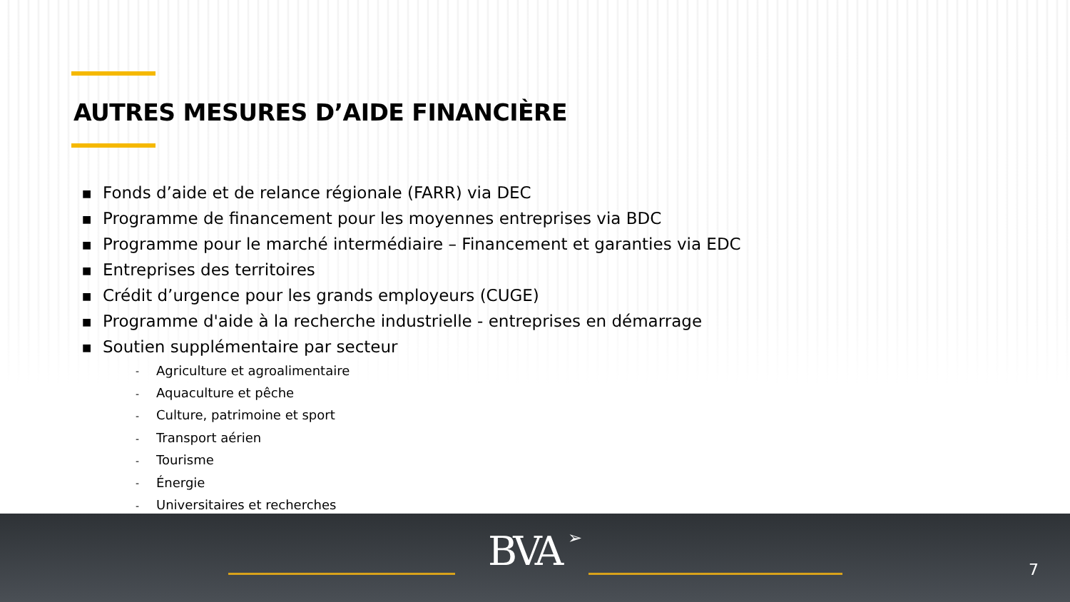AUTRES MESURES D’AIDE FINANCIÈRE
■ Fonds d’aide et de relance régionale (FARR) via DEC
■ Programme de financement pour les moyennes entreprises via BDC
■ Programme pour le marché intermédiaire – Financement et garanties via EDC
■ Entreprises des territoires
■ Crédit d’urgence pour les grands employeurs (CUGE)
■ Programme d'aide à la recherche industrielle - entreprises en démarrage
■ Soutien supplémentaire par secteur
- Agriculture et agroalimentaire
- Aquaculture et pêche
- Culture, patrimoine et sport
- Transport aérien
- Tourisme
- Énergie
- Universitaires et recherches
BVA ➢ 7